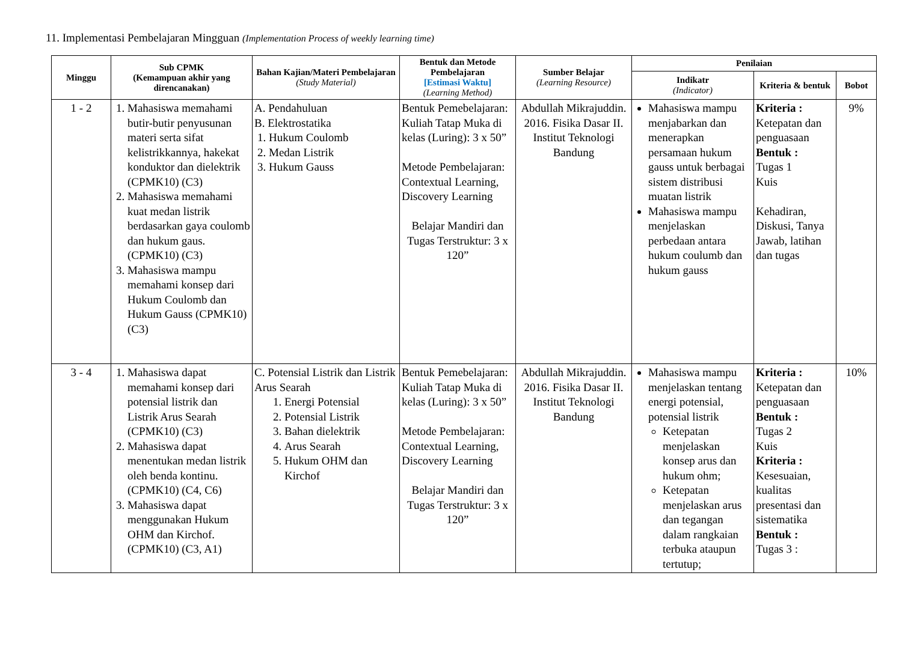11. Implementasi Pembelajaran Mingguan (Implementation Process of weekly learning time)
| Minggu | Sub CPMK (Kemampuan akhir yang direncanakan) | Bahan Kajian/Materi Pembelajaran (Study Material) | Bentuk dan Metode Pembelajaran [Estimasi Waktu] (Learning Method) | Sumber Belajar (Learning Resource) | Penilaian | | |
| --- | --- | --- | --- | --- | --- | --- | --- |
| | | | | | Indikatr (Indicator) | Kriteria & bentuk | Bobot |
| 1 - 2 | 1. Mahasiswa memahami butir-butir penyusunan materi serta sifat kelistrikkannya, hakekat konduktor dan dielektrik (CPMK10) (C3) 2. Mahasiswa memahami kuat medan listrik berdasarkan gaya coulomb dan hukum gaus. (CPMK10) (C3) 3. Mahasiswa mampu memahami konsep dari Hukum Coulomb dan Hukum Gauss (CPMK10) (C3) | A. Pendahuluan B. Elektrostatika 1. Hukum Coulomb 2. Medan Listrik 3. Hukum Gauss | Bentuk Pemebelajaran: Kuliah Tatap Muka di kelas (Luring): 3 x 50” Metode Pembelajaran: Contextual Learning, Discovery Learning Belajar Mandiri dan Tugas Terstruktur: 3 x 120” | Abdullah Mikrajuddin. 2016. Fisika Dasar II. Institut Teknologi Bandung | Mahasiswa mampu menjabarkan dan menerapkan persamaan hukum gauss untuk berbagai sistem distribusi muatan listrik Mahasiswa mampu menjelaskan perbedaan antara hukum coulumb dan hukum gauss | Kriteria : Ketepatan dan penguasaan Bentuk : Tugas 1 Kuis Kehadiran, Diskusi, Tanya Jawab, latihan dan tugas | 9% |
| 3 - 4 | 1. Mahasiswa dapat memahami konsep dari potensial listrik dan Listrik Arus Searah (CPMK10) (C3) 2. Mahasiswa dapat menentukan medan listrik oleh benda kontinu. (CPMK10) (C4, C6) 3. Mahasiswa dapat menggunakan Hukum OHM dan Kirchof. (CPMK10) (C3, A1) | C. Potensial Listrik dan Listrik Arus Searah 1. Energi Potensial 2. Potensial Listrik 3. Bahan dielektrik 4. Arus Searah 5. Hukum OHM dan Kirchof | Bentuk Pemebelajaran: Kuliah Tatap Muka di kelas (Luring): 3 x 50” Metode Pembelajaran: Contextual Learning, Discovery Learning Belajar Mandiri dan Tugas Terstruktur: 3 x 120” | Abdullah Mikrajuddin. 2016. Fisika Dasar II. Institut Teknologi Bandung | Mahasiswa mampu menjelaskan tentang energi potensial, potensial listrik Ketepatan menjelaskan konsep arus dan hukum ohm; Ketepatan menjelaskan arus dan tegangan dalam rangkaian terbuka ataupun tertutup; | Kriteria : Ketepatan dan penguasaan Bentuk : Tugas 2 Kuis Kriteria : Kesesuaian, kualitas presentasi dan sistematika Bentuk : Tugas 3 : | 10% |